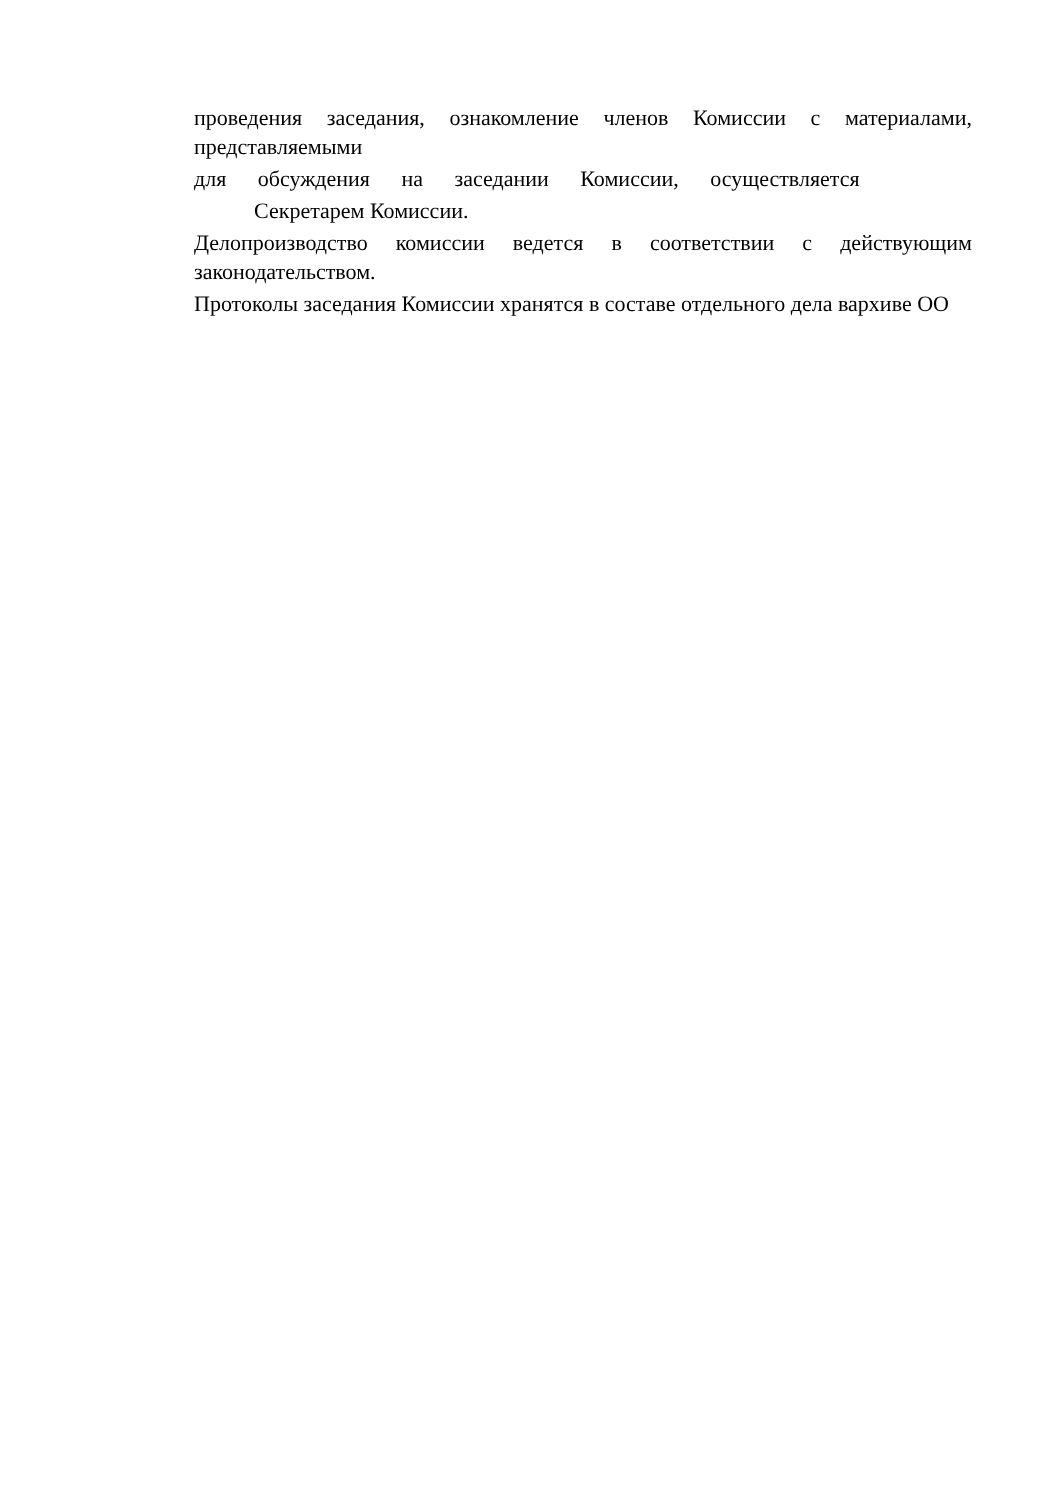проведения заседания, ознакомление членов Комиссии с материалами, представляемыми
для обсуждения на заседании Комиссии, осуществляется
Секретарем Комиссии.
Делопроизводство комиссии ведется в соответствии с действующим законодательством.
Протоколы заседания Комиссии хранятся в составе отдельного дела вархиве ОО